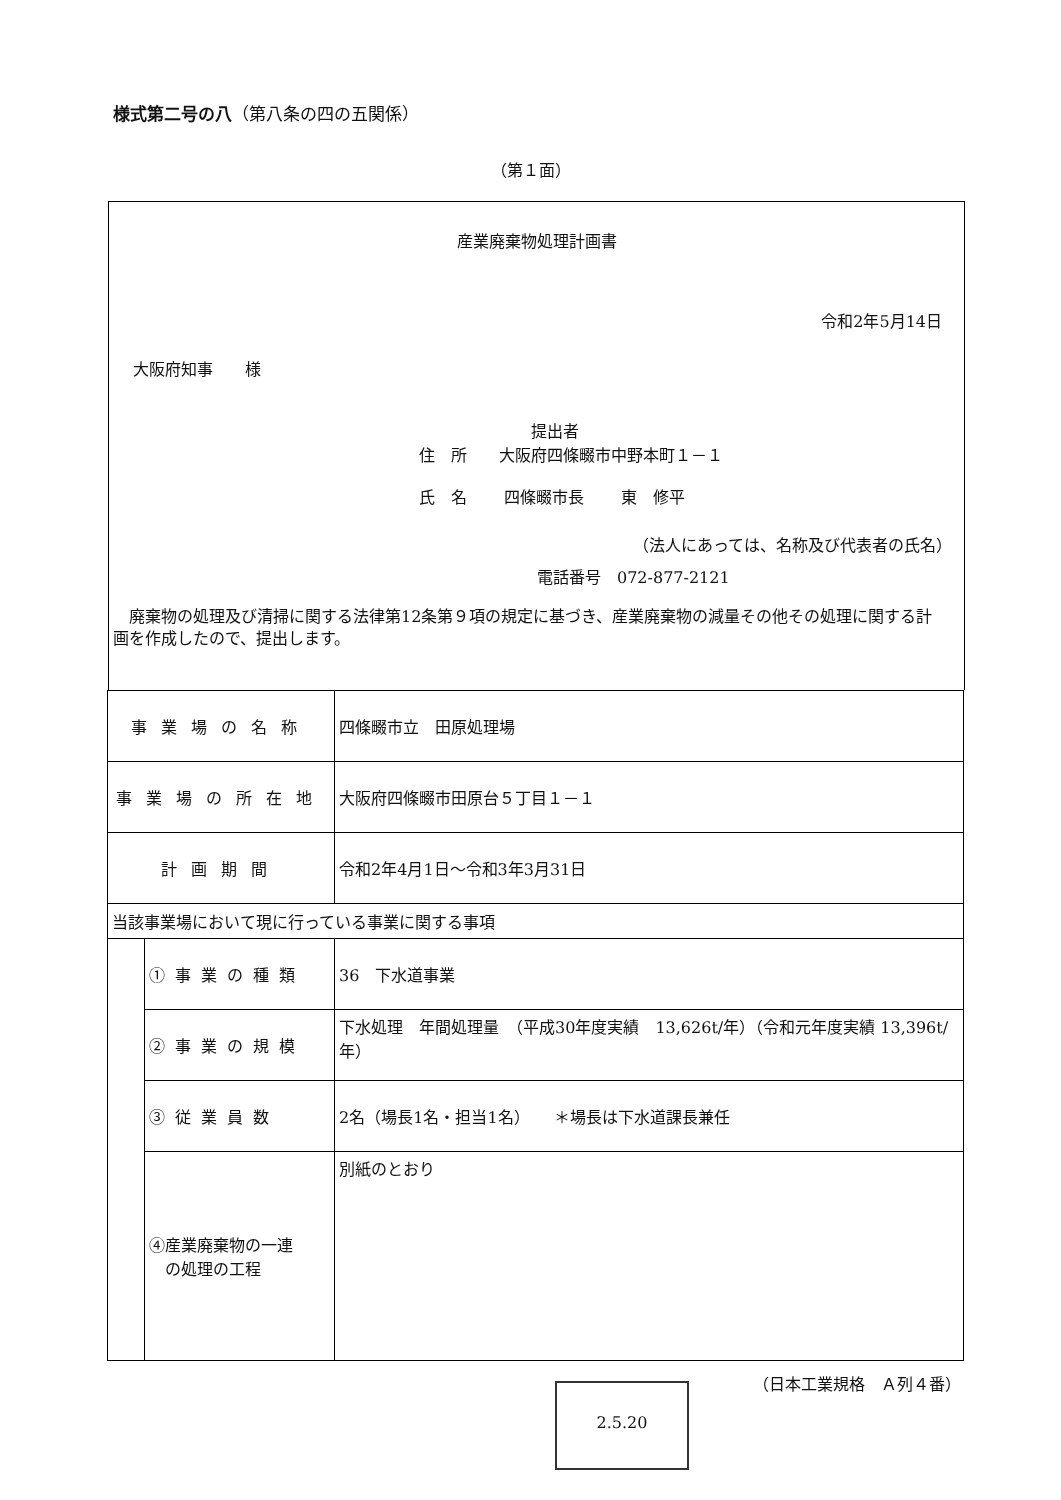様式第二号の八（第八条の四の五関係）
（第１面）
産業廃棄物処理計画書
令和2年5月14日
大阪府知事　　様
提出者
住　所　　大阪府四條畷市中野本町１－１
氏　名　　 四條畷市長　　 東　修平
（法人にあっては、名称及び代表者の氏名）
電話番号　072-877-2121
　廃棄物の処理及び清掃に関する法律第12条第９項の規定に基づき、産業廃棄物の減量その他その処理に関する計画を作成したので、提出します。
| 事業場の名称 | | 四條畷市立 田原処理場 |
| 事業場の所在地 | | 大阪府四條畷市田原台５丁目１－１ |
| 計画期間 | | 令和2年4月1日～令和3年3月31日 |
| 当該事業場において現に行っている事業に関する事項 | | |
| | ①事業の種類 | 36 下水道事業 |
| | ②事業の規模 | 下水処理 年間処理量 （平成30年度実績 13,626t/年）（令和元年度実績 13,396t/年） |
| | ③従業員数 | 2名（場長1名・担当1名） ＊場長は下水道課長兼任 |
| | ④産業廃棄物の一連 の処理の工程 | 別紙のとおり |
（日本工業規格　Ａ列４番）
2.5.20